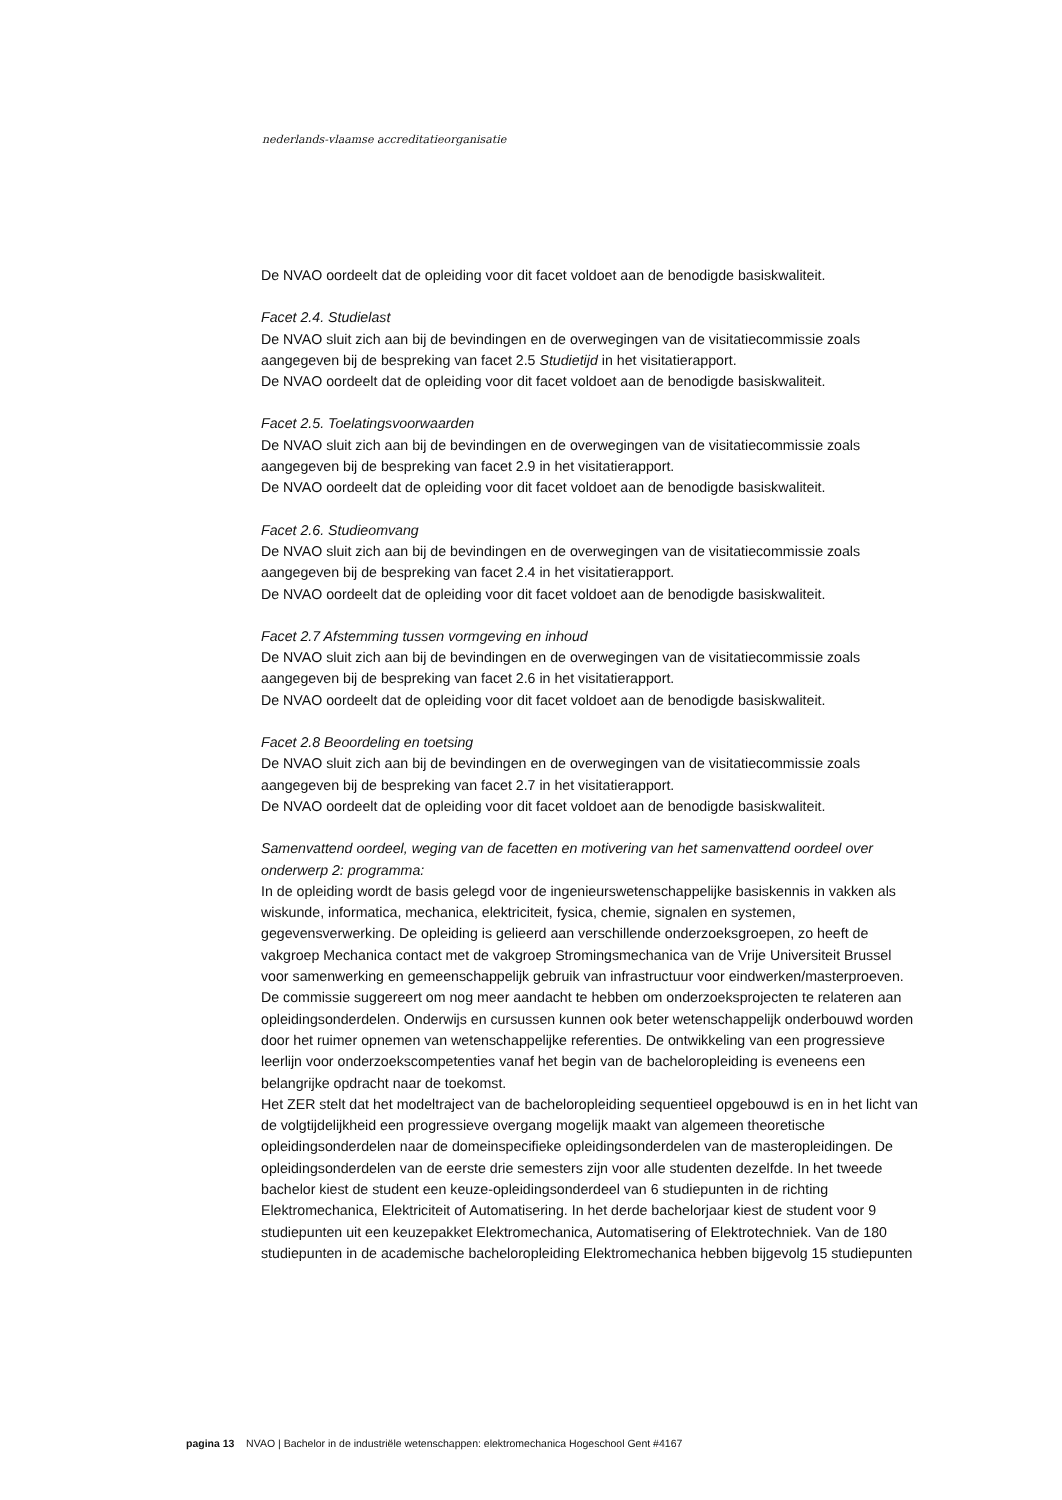nederlands-vlaamse accreditatieorganisatie
De NVAO oordeelt dat de opleiding voor dit facet voldoet aan de benodigde basiskwaliteit.
Facet 2.4. Studielast
De NVAO sluit zich aan bij de bevindingen en de overwegingen van de visitatiecommissie zoals aangegeven bij de bespreking van facet 2.5 Studietijd in het visitatierapport.
De NVAO oordeelt dat de opleiding voor dit facet voldoet aan de benodigde basiskwaliteit.
Facet 2.5. Toelatingsvoorwaarden
De NVAO sluit zich aan bij de bevindingen en de overwegingen van de visitatiecommissie zoals aangegeven bij de bespreking van facet 2.9 in het visitatierapport.
De NVAO oordeelt dat de opleiding voor dit facet voldoet aan de benodigde basiskwaliteit.
Facet 2.6. Studieomvang
De NVAO sluit zich aan bij de bevindingen en de overwegingen van de visitatiecommissie zoals aangegeven bij de bespreking van facet 2.4 in het visitatierapport.
De NVAO oordeelt dat de opleiding voor dit facet voldoet aan de benodigde basiskwaliteit.
Facet 2.7 Afstemming tussen vormgeving en inhoud
De NVAO sluit zich aan bij de bevindingen en de overwegingen van de visitatiecommissie zoals aangegeven bij de bespreking van facet 2.6 in het visitatierapport.
De NVAO oordeelt dat de opleiding voor dit facet voldoet aan de benodigde basiskwaliteit.
Facet 2.8 Beoordeling en toetsing
De NVAO sluit zich aan bij de bevindingen en de overwegingen van de visitatiecommissie zoals aangegeven bij de bespreking van facet 2.7 in het visitatierapport.
De NVAO oordeelt dat de opleiding voor dit facet voldoet aan de benodigde basiskwaliteit.
Samenvattend oordeel, weging van de facetten en motivering van het samenvattend oordeel over onderwerp 2: programma:
In de opleiding wordt de basis gelegd voor de ingenieurswetenschappelijke basiskennis in vakken als wiskunde, informatica, mechanica, elektriciteit, fysica, chemie, signalen en systemen, gegevensverwerking. De opleiding is gelieerd aan verschillende onderzoeksgroepen, zo heeft de vakgroep Mechanica contact met de vakgroep Stromingsmechanica van de Vrije Universiteit Brussel voor samenwerking en gemeenschappelijk gebruik van infrastructuur voor eindwerken/masterproeven. De commissie suggereert om nog meer aandacht te hebben om onderzoeksprojecten te relateren aan opleidingsonderdelen. Onderwijs en cursussen kunnen ook beter wetenschappelijk onderbouwd worden door het ruimer opnemen van wetenschappelijke referenties. De ontwikkeling van een progressieve leerlijn voor onderzoekscompetenties vanaf het begin van de bacheloropleiding is eveneens een belangrijke opdracht naar de toekomst.
Het ZER stelt dat het modeltraject van de bacheloropleiding sequentieel opgebouwd is en in het licht van de volgtijdelijkheid een progressieve overgang mogelijk maakt van algemeen theoretische opleidingsonderdelen naar de domeinspecifieke opleidingsonderdelen van de masteropleidingen. De opleidingsonderdelen van de eerste drie semesters zijn voor alle studenten dezelfde. In het tweede bachelor kiest de student een keuze-opleidingsonderdeel van 6 studiepunten in de richting Elektromechanica, Elektriciteit of Automatisering. In het derde bachelorjaar kiest de student voor 9 studiepunten uit een keuzepakket Elektromechanica, Automatisering of Elektrotechniek. Van de 180 studiepunten in de academische bacheloropleiding Elektromechanica hebben bijgevolg 15 studiepunten
pagina 13 NVAO | Bachelor in de industriële wetenschappen: elektromechanica Hogeschool Gent #4167